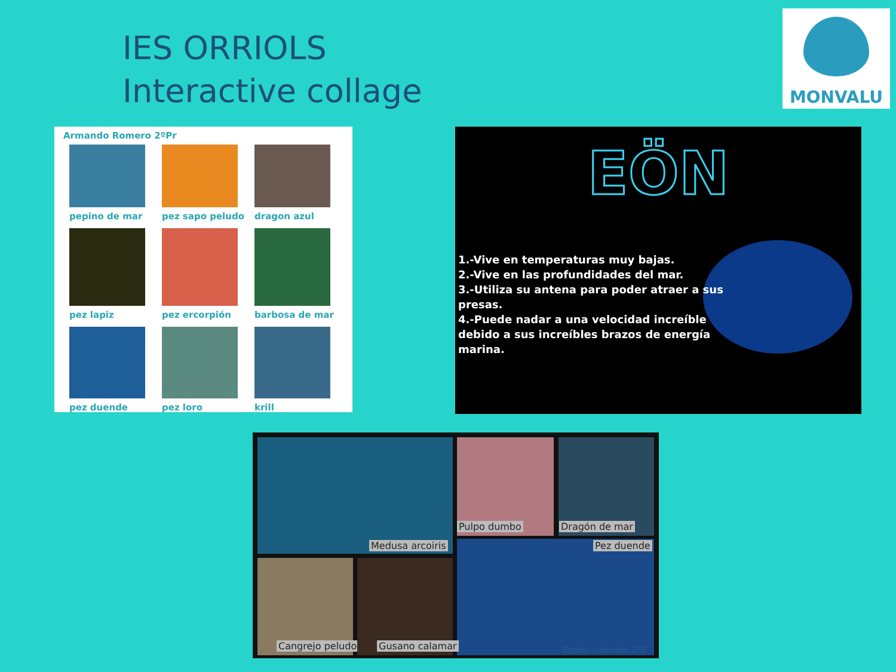IES ORRIOLS
Interactive collage
MONVALU
Armando Romero 2ºPr
pepino de mar
pez sapo peludo
dragon azul
pez lapiz
pez ercorpión
barbosa de mar
pez duende
pez loro
krill
EÖN
1.-Vive en temperaturas muy bajas.
2.-Vive en las profundidades del mar.
3.-Utiliza su antena para poder atraer a sus presas.
4.-Puede nadar a una velocidad increíble debido a sus increíbles brazos de energía marina.
Medusa arcoiris
Pulpo dumbo Dragón de mar
Pez duende
Cangrejo peludo Gusano calamar Esther salomón 2ºB